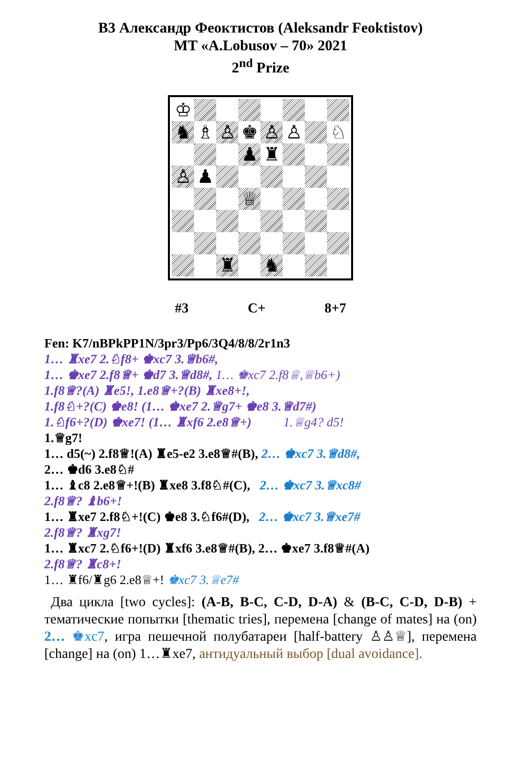B3 Александр Феоктистов (Aleksandr Feoktistov)
MT «A.Lobusov – 70» 2021
2<sup>nd</sup> Prize
♔
♞
♗
♙
♚
♙
♙
♘
♟
♜
♙
♟
♕
♜
♞
#3 C+ 8+7
Fen: K7/nBPkPP1N/3pr3/Pp6/3Q4/8/8/2r1n3
1… ♜xe7 2.♘f8+ ♚xc7 3.♕b6#,
1… ♚xe7 2.f8♕+ ♚d7 3.♕d8#, 1… ♚xc7 2.f8♕,♕b6+)
1.f8♕?(A) ♜e5!, 1.e8♕+?(B) ♜xe8+!,
1.f8♘+?(C) ♚e8! (1… ♚xe7 2.♕g7+ ♚e8 3.♕d7#)
1.♘f6+?(D) ♚xe7! (1… ♜xf6 2.e8♕+) 1.♕g4? d5!
1.♕g7!
1… d5(~) 2.f8♕!(A) ♜e5-e2 3.e8♕#(B), 2… ♚xc7 3.♕d8#,
2… ♚d6 3.e8♘#
1… ♝c8 2.e8♕+!(B) ♜xe8 3.f8♘#(C), 2… ♚xc7 3.♕xc8#
2.f8♕? ♝b6+!
1… ♜xe7 2.f8♘+!(C) ♚e8 3.♘f6#(D), 2… ♚xc7 3.♕xe7#
2.f8♕? ♜xg7!
1… ♜xc7 2.♘f6+!(D) ♜xf6 3.e8♕#(B), 2… ♚xe7 3.f8♕#(A)
2.f8♕? ♜c8+!
1… ♜f6/♜g6 2.e8♕+! ♚xc7 3.♕e7#
Два цикла [two cycles]: (A-B, B-C, C-D, D-A) & (B-C, C-D, D-B) + тематические попытки [thematic tries], перемена [change of mates] на (on) 2… ♚xc7, игра пешечной полубатареи [half-battery ♙♙♕], перемена [change] на (on) 1…♜xe7, антидуальный выбор [dual avoidance].